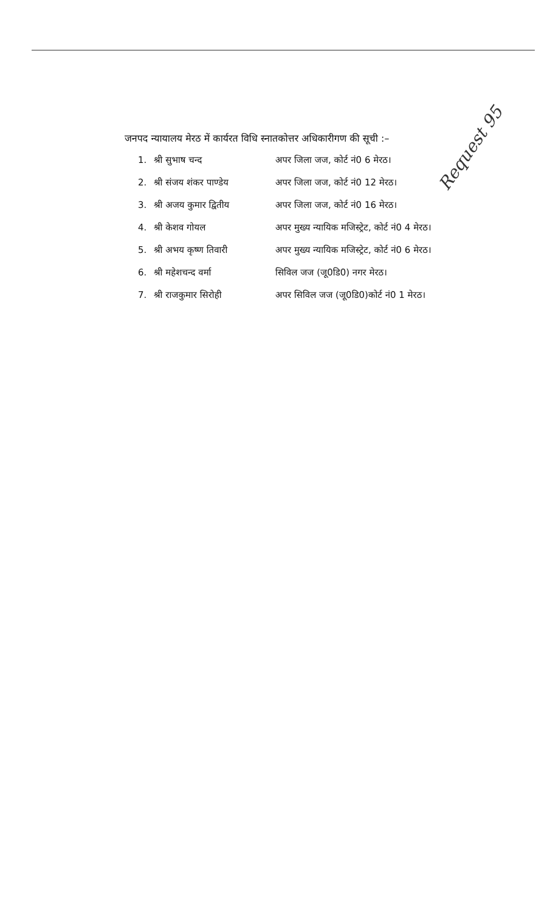Request 95
जनपद न्यायालय मेरठ में कार्यरत विधि स्नातकोत्तर अधिकारीगण की सूची :–
| 1. | श्री सुभाष चन्द | अपर जिला जज, कोर्ट नं0 6 मेरठ। |
| 2. | श्री संजय शंकर पाण्डेय | अपर जिला जज, कोर्ट नं0 12 मेरठ। |
| 3. | श्री अजय कुमार द्वितीय | अपर जिला जज, कोर्ट नं0 16 मेरठ। |
| 4. | श्री केशव गोयल | अपर मुख्य न्यायिक मजिस्ट्रेट, कोर्ट नं0 4 मेरठ। |
| 5. | श्री अभय कृष्ण तिवारी | अपर मुख्य न्यायिक मजिस्ट्रेट, कोर्ट नं0 6 मेरठ। |
| 6. | श्री महेशचन्द वर्मा | सिविल जज (जू0डि0) नगर मेरठ। |
| 7. | श्री राजकुमार सिरोही | अपर सिविल जज (जू0डि0)कोर्ट नं0 1 मेरठ। |